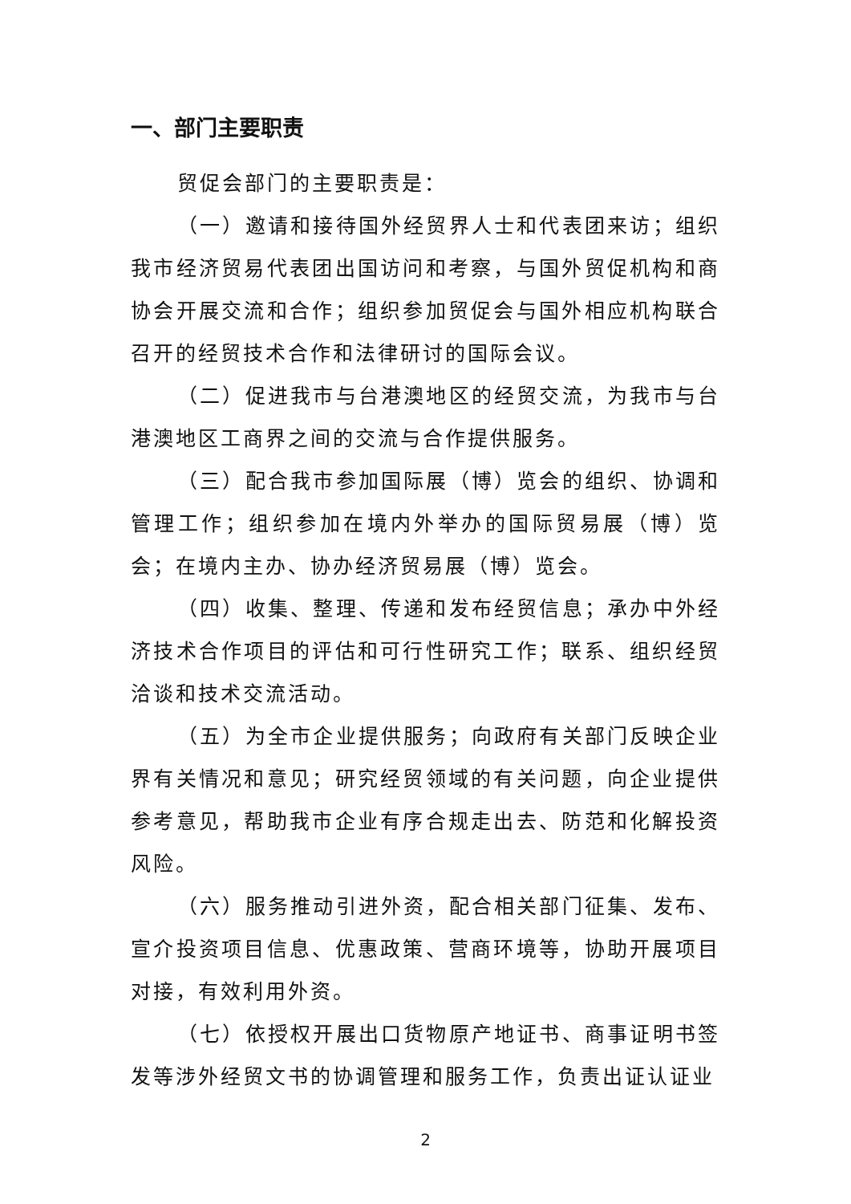一、部门主要职责
贸促会部门的主要职责是：
（一）邀请和接待国外经贸界人士和代表团来访；组织我市经济贸易代表团出国访问和考察，与国外贸促机构和商协会开展交流和合作；组织参加贸促会与国外相应机构联合召开的经贸技术合作和法律研讨的国际会议。
（二）促进我市与台港澳地区的经贸交流，为我市与台港澳地区工商界之间的交流与合作提供服务。
（三）配合我市参加国际展（博）览会的组织、协调和管理工作；组织参加在境内外举办的国际贸易展（博）览会；在境内主办、协办经济贸易展（博）览会。
（四）收集、整理、传递和发布经贸信息；承办中外经济技术合作项目的评估和可行性研究工作；联系、组织经贸洽谈和技术交流活动。
（五）为全市企业提供服务；向政府有关部门反映企业界有关情况和意见；研究经贸领域的有关问题，向企业提供参考意见，帮助我市企业有序合规走出去、防范和化解投资风险。
（六）服务推动引进外资，配合相关部门征集、发布、宣介投资项目信息、优惠政策、营商环境等，协助开展项目对接，有效利用外资。
（七）依授权开展出口货物原产地证书、商事证明书签发等涉外经贸文书的协调管理和服务工作，负责出证认证业
2